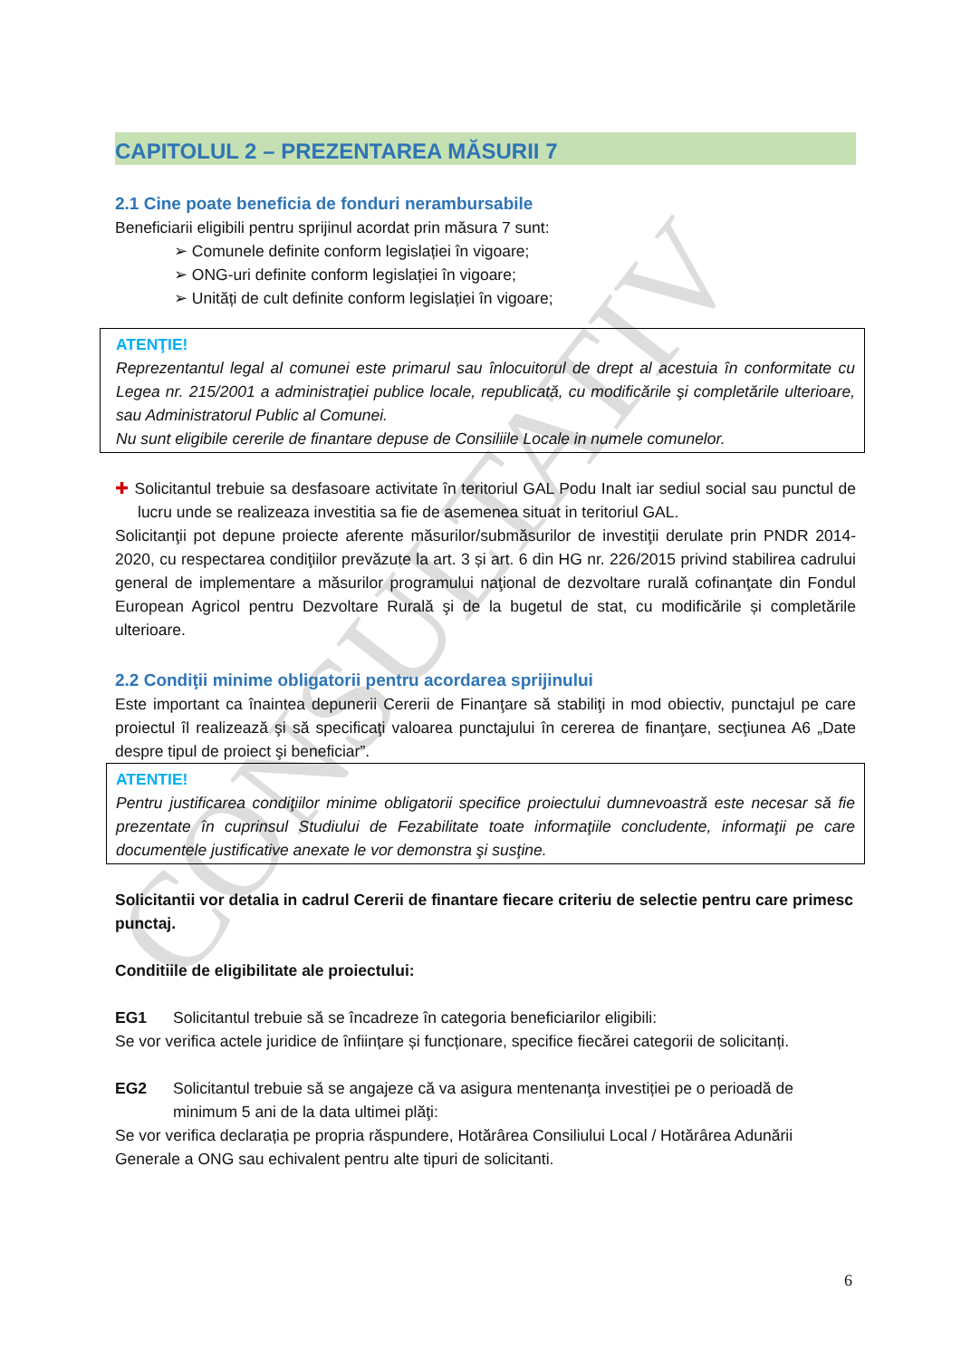CONSULTATIV
CAPITOLUL 2 – PREZENTAREA MĂSURII 7
2.1 Cine poate beneficia de fonduri nerambursabile
Beneficiarii eligibili pentru sprijinul acordat prin măsura 7 sunt:
➢ Comunele definite conform legislației în vigoare;
➢ ONG-uri definite conform legislației în vigoare;
➢ Unități de cult definite conform legislației în vigoare;
ATENŢIE!
Reprezentantul legal al comunei este primarul sau înlocuitorul de drept al acestuia în conformitate cu Legea nr. 215/2001 a administraţiei publice locale, republicată, cu modificările şi completările ulterioare, sau Administratorul Public al Comunei.
Nu sunt eligibile cererile de finantare depuse de Consiliile Locale in numele comunelor.
✚ Solicitantul trebuie sa desfasoare activitate în teritoriul GAL Podu Inalt iar sediul social sau punctul de lucru unde se realizeaza investitia sa fie de asemenea situat in teritoriul GAL.
Solicitanţii pot depune proiecte aferente măsurilor/submăsurilor de investiţii derulate prin PNDR 2014-2020, cu respectarea condiţiilor prevăzute la art. 3 și art. 6 din HG nr. 226/2015 privind stabilirea cadrului general de implementare a măsurilor programului naţional de dezvoltare rurală cofinanţate din Fondul European Agricol pentru Dezvoltare Rurală şi de la bugetul de stat, cu modificările și completările ulterioare.
2.2 Condiţii minime obligatorii pentru acordarea sprijinului
Este important ca înaintea depunerii Cererii de Finanţare să stabiliţi in mod obiectiv, punctajul pe care proiectul îl realizează şi să specificaţi valoarea punctajului în cererea de finanţare, secţiunea A6 „Date despre tipul de proiect şi beneficiar”.
ATENTIE!
Pentru justificarea condiţiilor minime obligatorii specifice proiectului dumnevoastră este necesar să fie prezentate în cuprinsul Studiului de Fezabilitate toate informaţiile concludente, informaţii pe care documentele justificative anexate le vor demonstra şi susţine.
Solicitantii vor detalia in cadrul Cererii de finantare fiecare criteriu de selectie pentru care primesc punctaj.
Conditiile de eligibilitate ale proiectului:
EG1 Solicitantul trebuie să se încadreze în categoria beneficiarilor eligibili:
Se vor verifica actele juridice de înființare și funcționare, specifice fiecărei categorii de solicitanți.
EG2 Solicitantul trebuie să se angajeze că va asigura mentenanţa investiției pe o perioadă de minimum 5 ani de la data ultimei plăţi:
Se vor verifica declarația pe propria răspundere, Hotărârea Consiliului Local / Hotărârea Adunării Generale a ONG sau echivalent pentru alte tipuri de solicitanti.
6